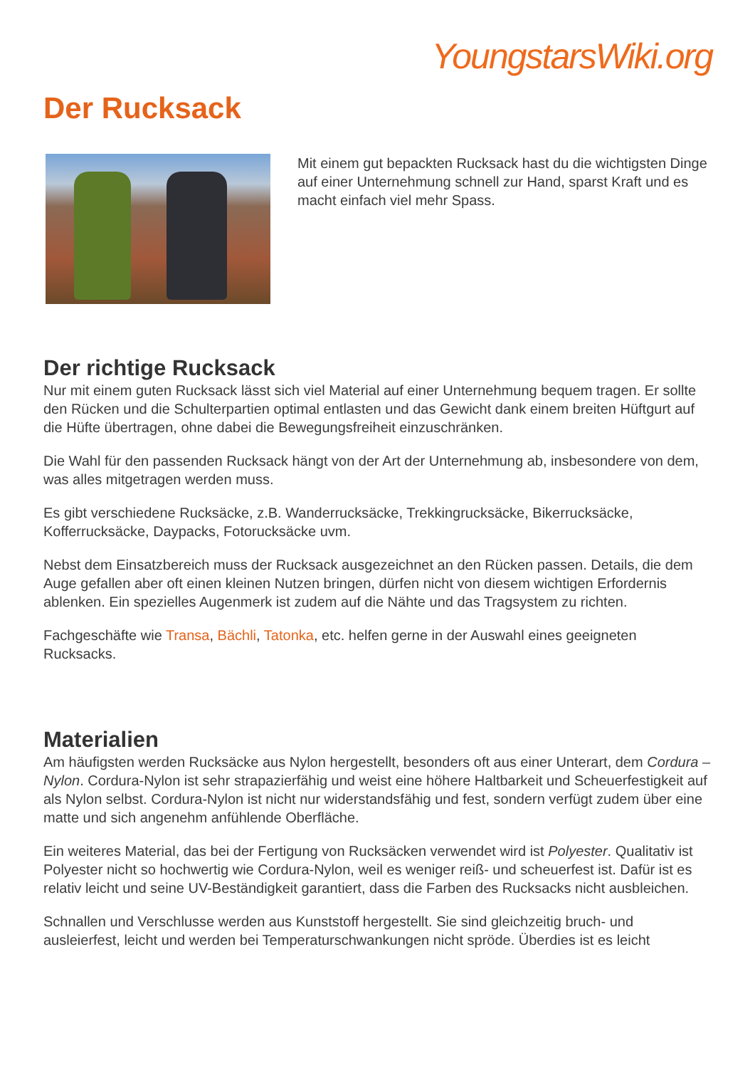YoungstarsWiki.org
Der Rucksack
Mit einem gut bepackten Rucksack hast du die wichtigsten Dinge auf einer Unternehmung schnell zur Hand, sparst Kraft und es macht einfach viel mehr Spass.
Der richtige Rucksack
Nur mit einem guten Rucksack lässt sich viel Material auf einer Unternehmung bequem tragen. Er sollte den Rücken und die Schulterpartien optimal entlasten und das Gewicht dank einem breiten Hüftgurt auf die Hüfte übertragen, ohne dabei die Bewegungsfreiheit einzuschränken.
Die Wahl für den passenden Rucksack hängt von der Art der Unternehmung ab, insbesondere von dem, was alles mitgetragen werden muss.
Es gibt verschiedene Rucksäcke, z.B. Wanderrucksäcke, Trekkingrucksäcke, Bikerrucksäcke, Kofferrucksäcke, Daypacks, Fotorucksäcke uvm.
Nebst dem Einsatzbereich muss der Rucksack ausgezeichnet an den Rücken passen. Details, die dem Auge gefallen aber oft einen kleinen Nutzen bringen, dürfen nicht von diesem wichtigen Erfordernis ablenken. Ein spezielles Augenmerk ist zudem auf die Nähte und das Tragsystem zu richten.
Fachgeschäfte wie Transa, Bächli, Tatonka, etc. helfen gerne in der Auswahl eines geeigneten Rucksacks.
Materialien
Am häufigsten werden Rucksäcke aus Nylon hergestellt, besonders oft aus einer Unterart, dem Cordura – Nylon. Cordura-Nylon ist sehr strapazierfähig und weist eine höhere Haltbarkeit und Scheuerfestigkeit auf als Nylon selbst. Cordura-Nylon ist nicht nur widerstandsfähig und fest, sondern verfügt zudem über eine matte und sich angenehm anfühlende Oberfläche.
Ein weiteres Material, das bei der Fertigung von Rucksäcken verwendet wird ist Polyester. Qualitativ ist Polyester nicht so hochwertig wie Cordura-Nylon, weil es weniger reiß- und scheuerfest ist. Dafür ist es relativ leicht und seine UV-Beständigkeit garantiert, dass die Farben des Rucksacks nicht ausbleichen.
Schnallen und Verschlusse werden aus Kunststoff hergestellt. Sie sind gleichzeitig bruch- und ausleierfest, leicht und werden bei Temperaturschwankungen nicht spröde. Überdies ist es leicht